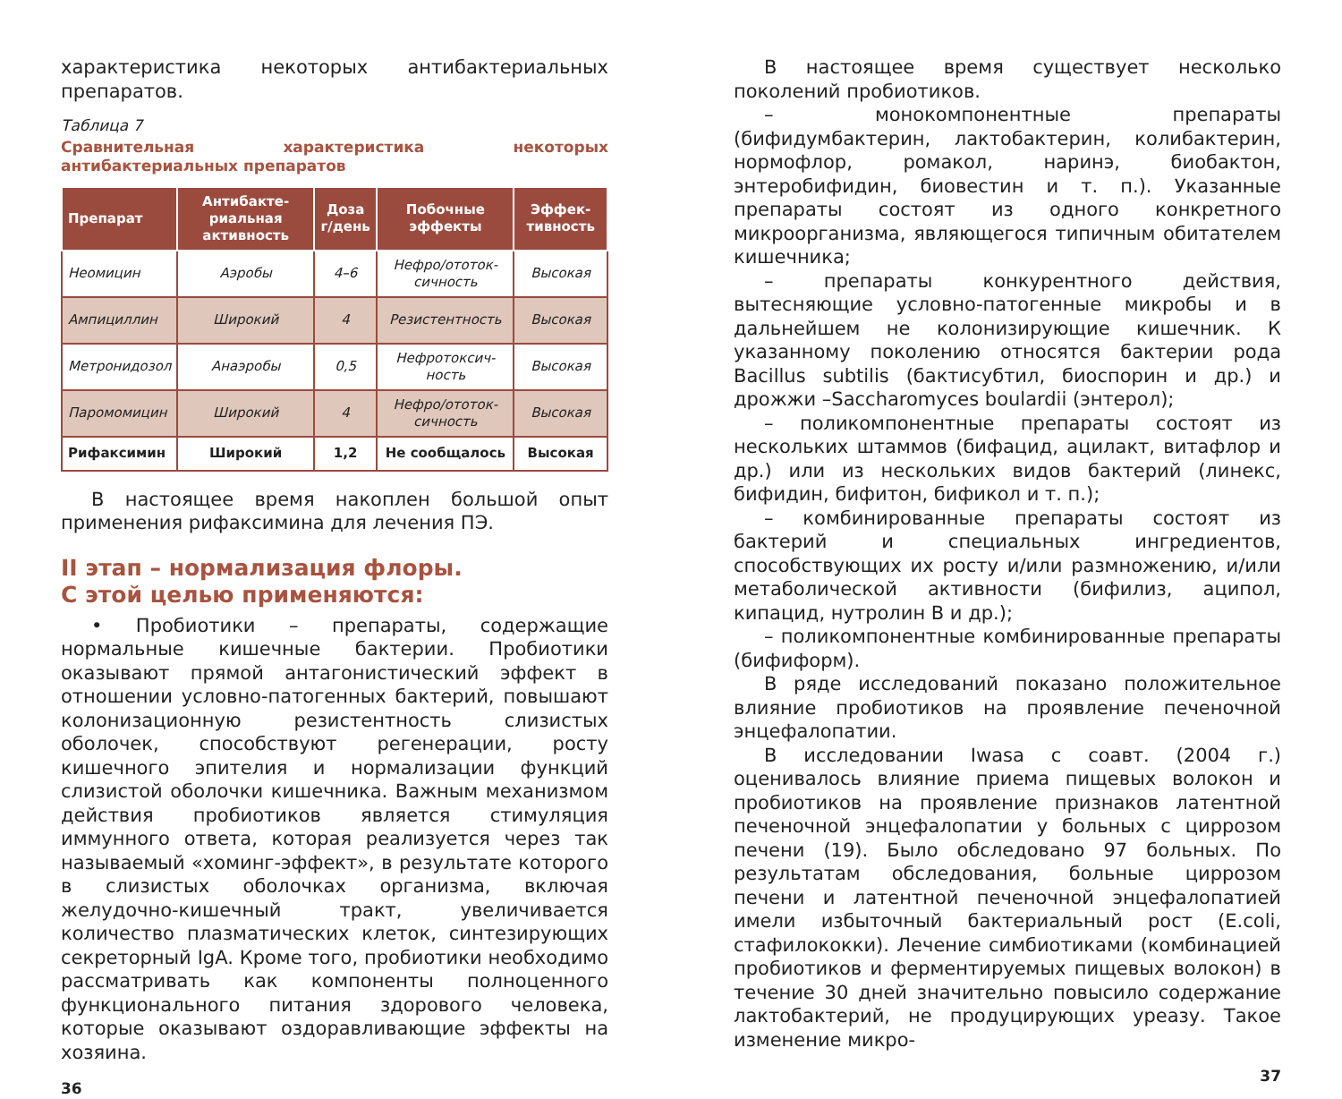характеристика некоторых антибактериальных препаратов.
Таблица 7
Сравнительная характеристика некоторых антибактериальных препаратов
| Препарат | Антибакте­риальная активность | Доза г/день | Побочные эффекты | Эффек­тивность |
| --- | --- | --- | --- | --- |
| Неомицин | Аэробы | 4–6 | Нефро/ототок­сичность | Высокая |
| Ампициллин | Широкий | 4 | Резистентность | Высокая |
| Метронидозол | Анаэробы | 0,5 | Нефротоксич­ность | Высокая |
| Паромомицин | Широкий | 4 | Нефро/ототок­сичность | Высокая |
| Рифаксимин | Широкий | 1,2 | Не сообщалось | Высокая |
В настоящее время накоплен большой опыт применения рифаксимина для лечения ПЭ.
II этап – нормализация флоры.
С этой целью применяются:
• Пробиотики – препараты, содержащие нормальные кишечные бактерии. Пробиотики оказывают прямой антагонистический эффект в отношении условно-патогенных бактерий, повышают колонизационную резистентность слизистых оболочек, способствуют регенерации, росту кишечного эпителия и нормализации функций слизистой оболочки кишечника. Важным механизмом действия пробиотиков является стимуляция иммунного ответа, которая реализуется через так называемый «хоминг-эффект», в результате которого в слизистых оболочках организма, включая желудочно-кишечный тракт, увеличивается количество плазматических клеток, синтезирующих секреторный IgA. Кроме того, пробиотики необходимо рассматривать как компоненты полноценного функционального питания здорового человека, которые оказывают оздоравливающие эффекты на хозяина.
36
В настоящее время существует несколько поколений пробиотиков.
– монокомпонентные препараты (бифидумбактерин, лактобактерин, колибактерин, нормофлор, ромакол, наринэ, биобактон, энтеробифидин, биовестин и т. п.). Указанные препараты состоят из одного конкретного микроорганизма, являющегося типичным обитателем кишечника;
– препараты конкурентного действия, вытесняющие условно-патогенные микробы и в дальнейшем не колонизирующие кишечник. К указанному поколению относятся бактерии рода Bacillus subtilis (бактисубтил, биоспорин и др.) и дрожжи –Saccharomyces boulardii (энтерол);
– поликомпонентные препараты состоят из нескольких штаммов (бифацид, ацилакт, витафлор и др.) или из нескольких видов бактерий (линекс, бифидин, бифитон, бификол и т. п.);
– комбинированные препараты состоят из бактерий и специальных ингредиентов, способствующих их росту и/или размножению, и/или метаболической активности (бифилиз, аципол, кипацид, нутролин В и др.);
– поликомпонентные комбинированные препараты (бифиформ).
В ряде исследований показано положительное влияние пробиотиков на проявление печеночной энцефалопатии.
В исследовании Iwasa с соавт. (2004 г.) оценивалось влияние приема пищевых волокон и пробиотиков на проявление признаков латентной печеночной энцефалопатии у больных с циррозом печени (19). Было обследовано 97 больных. По результатам обследования, больные циррозом печени и латентной печеночной энцефалопатией имели избыточный бактериальный рост (E.coli, стафилококки). Лечение симбиотиками (комбинацией пробиотиков и ферментируемых пищевых волокон) в течение 30 дней значительно повысило содержание лактобактерий, не продуцирующих уреазу. Такое изменение микро-
37